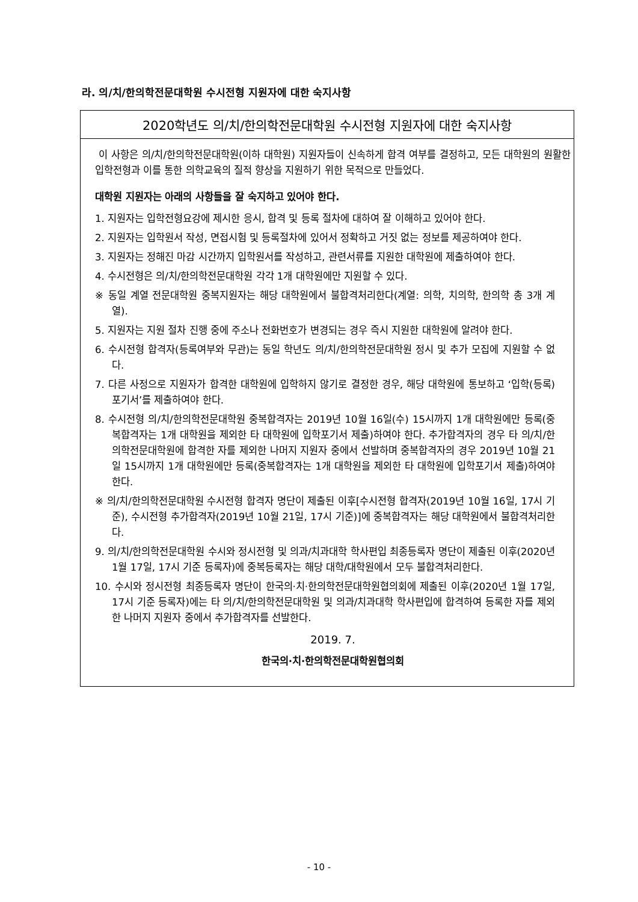라. 의/치/한의학전문대학원 수시전형 지원자에 대한 숙지사항
2020학년도 의/치/한의학전문대학원 수시전형 지원자에 대한 숙지사항
이 사항은 의/치/한의학전문대학원(이하 대학원) 지원자들이 신속하게 합격 여부를 결정하고, 모든 대학원의 원활한 입학전형과 이를 통한 의학교육의 질적 향상을 지원하기 위한 목적으로 만들었다.
대학원 지원자는 아래의 사항들을 잘 숙지하고 있어야 한다.
1. 지원자는 입학전형요강에 제시한 응시, 합격 및 등록 절차에 대하여 잘 이해하고 있어야 한다.
2. 지원자는 입학원서 작성, 면접시험 및 등록절차에 있어서 정확하고 거짓 없는 정보를 제공하여야 한다.
3. 지원자는 정해진 마감 시간까지 입학원서를 작성하고, 관련서류를 지원한 대학원에 제출하여야 한다.
4. 수시전형은 의/치/한의학전문대학원 각각 1개 대학원에만 지원할 수 있다.
※ 동일 계열 전문대학원 중복지원자는 해당 대학원에서 불합격처리한다(계열: 의학, 치의학, 한의학 총 3개 계열).
5. 지원자는 지원 절차 진행 중에 주소나 전화번호가 변경되는 경우 즉시 지원한 대학원에 알려야 한다.
6. 수시전형 합격자(등록여부와 무관)는 동일 학년도 의/치/한의학전문대학원 정시 및 추가 모집에 지원할 수 없다.
7. 다른 사정으로 지원자가 합격한 대학원에 입학하지 않기로 결정한 경우, 해당 대학원에 통보하고 ‘입학(등록)포기서’를 제출하여야 한다.
8. 수시전형 의/치/한의학전문대학원 중복합격자는 2019년 10월 16일(수) 15시까지 1개 대학원에만 등록(중복합격자는 1개 대학원을 제외한 타 대학원에 입학포기서 제출)하여야 한다. 추가합격자의 경우 타 의/치/한의학전문대학원에 합격한 자를 제외한 나머지 지원자 중에서 선발하며 중복합격자의 경우 2019년 10월 21일 15시까지 1개 대학원에만 등록(중복합격자는 1개 대학원을 제외한 타 대학원에 입학포기서 제출)하여야 한다.
※ 의/치/한의학전문대학원 수시전형 합격자 명단이 제출된 이후[수시전형 합격자(2019년 10월 16일, 17시 기준), 수시전형 추가합격자(2019년 10월 21일, 17시 기준)]에 중복합격자는 해당 대학원에서 불합격처리한다.
9. 의/치/한의학전문대학원 수시와 정시전형 및 의과/치과대학 학사편입 최종등록자 명단이 제출된 이후(2020년 1월 17일, 17시 기준 등록자)에 중복등록자는 해당 대학/대학원에서 모두 불합격처리한다.
10. 수시와 정시전형 최종등록자 명단이 한국의·치·한의학전문대학원협의회에 제출된 이후(2020년 1월 17일, 17시 기준 등록자)에는 타 의/치/한의학전문대학원 및 의과/치과대학 학사편입에 합격하여 등록한 자를 제외한 나머지 지원자 중에서 추가합격자를 선발한다.
2019. 7.
한국의·치·한의학전문대학원협의회
- 10 -